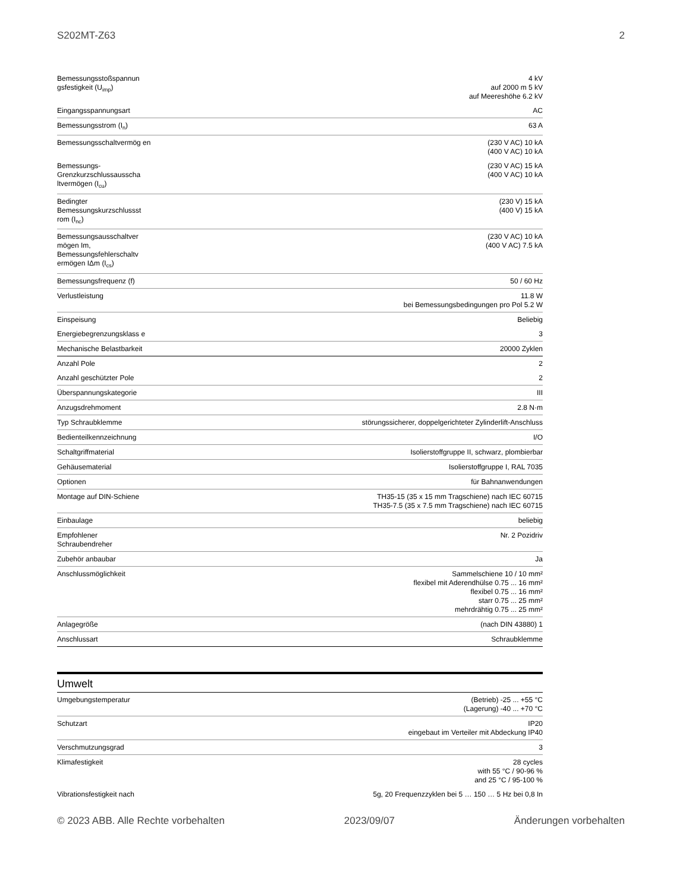S202MT-Z63 2
| Bemessungsstoßspannun gsfestigkeit (U<sub>imp</sub>) | 4 kV auf 2000 m 5 kV auf Meereshöhe 6.2 kV |
| Eingangsspannungsart | AC |
| Bemessungsstrom (I<sub>n</sub>) | 63 A |
| Bemessungsschaltvermög en | (230 V AC) 10 kA (400 V AC) 10 kA |
| Bemessungs-Grenzkurzschlussausscha ltvermögen (I<sub>cu</sub>) | (230 V AC) 15 kA (400 V AC) 10 kA |
| Bedingter Bemessungskurzschlussst rom (I<sub>nc</sub>) | (230 V) 15 kA (400 V) 15 kA |
| Bemessungsausschaltver mögen Im, Bemessungsfehlerschaltv ermögen IΔm (I<sub>cs</sub>) | (230 V AC) 10 kA (400 V AC) 7.5 kA |
| Bemessungsfrequenz (f) | 50 / 60 Hz |
| Verlustleistung | 11.8 W bei Bemessungsbedingungen pro Pol 5.2 W |
| Einspeisung | Beliebig |
| Energiebegrenzungsklass e | 3 |
| Mechanische Belastbarkeit | 20000 Zyklen |
| Anzahl Pole | 2 |
| Anzahl geschützter Pole | 2 |
| Überspannungskategorie | III |
| Anzugsdrehmoment | 2.8 N·m |
| Typ Schraubklemme | störungssicherer, doppelgerichteter Zylinderlift-Anschluss |
| Bedienteilkennzeichnung | I/O |
| Schaltgriffmaterial | Isolierstoffgruppe II, schwarz, plombierbar |
| Gehäusematerial | Isolierstoffgruppe I, RAL 7035 |
| Optionen | für Bahnanwendungen |
| Montage auf DIN-Schiene | TH35-15 (35 x 15 mm Tragschiene) nach IEC 60715 TH35-7.5 (35 x 7.5 mm Tragschiene) nach IEC 60715 |
| Einbaulage | beliebig |
| Empfohlener Schraubendreher | Nr. 2 Pozidriv |
| Zubehör anbaubar | Ja |
| Anschlussmöglichkeit | Sammelschiene 10 / 10 mm² flexibel mit Aderendhülse 0.75 ... 16 mm² flexibel 0.75 ... 16 mm² starr 0.75 ... 25 mm² mehrdrähtig 0.75 ... 25 mm² |
| Anlagegröße | (nach DIN 43880) 1 |
| Anschlussart | Schraubklemme |
Umwelt
| Umgebungstemperatur | (Betrieb) -25 ... +55 °C (Lagerung) -40 ... +70 °C |
| Schutzart | IP20 eingebaut im Verteiler mit Abdeckung IP40 |
| Verschmutzungsgrad | 3 |
| Klimafestigkeit | 28 cycles with 55 °C / 90-96 % and 25 °C / 95-100 % |
| Vibrationsfestigkeit nach | 5g, 20 Frequenzzyklen bei 5 … 150 … 5 Hz bei 0,8 In |
© 2023 ABB. Alle Rechte vorbehalten 2023/09/07 Änderungen vorbehalten